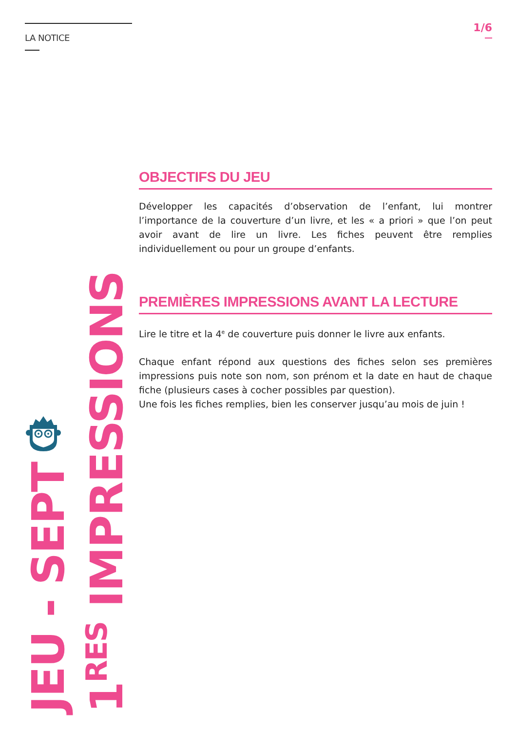LA NOTICE
JEU - SEPT
1<sup>RES</sup> IMPRESSIONS
1/6
OBJECTIFS DU JEU
Développer les capacités d’observation de l’enfant, lui montrer l’importance de la couverture d’un livre, et les « a priori » que l’on peut avoir avant de lire un livre. Les fiches peuvent être remplies individuellement ou pour un groupe d’enfants.
PREMIÈRES IMPRESSIONS AVANT LA LECTURE
Lire le titre et la 4<sup>e</sup> de couverture puis donner le livre aux enfants.
Chaque enfant répond aux questions des fiches selon ses premières impressions puis note son nom, son prénom et la date en haut de chaque fiche (plusieurs cases à cocher possibles par question).
Une fois les fiches remplies, bien les conserver jusqu’au mois de juin !